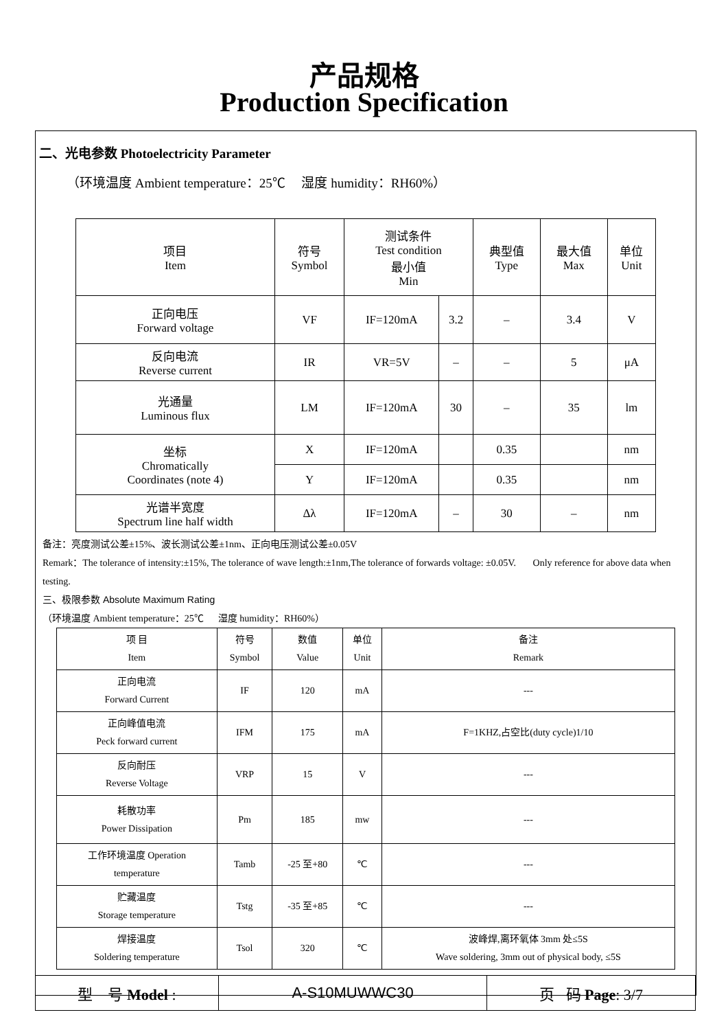产品规格
Production Specification
二、光电参数 Photoelectricity Parameter
（环境温度 Ambient temperature：25℃ 湿度 humidity：RH60%）
| 项目 Item | 符号 Symbol | 测试条件 Test condition 最小值 Min | | 典型值 Type | 最大值 Max | 单位 Unit |
| --- | --- | --- | --- | --- | --- | --- |
| 正向电压 Forward voltage | VF | IF=120mA | 3.2 | – | 3.4 | V |
| 反向电流 Reverse current | IR | VR=5V | – | – | 5 | μA |
| 光通量 Luminous flux | LM | IF=120mA | 30 | – | 35 | lm |
| 坐标 Chromatically Coordinates (note 4) | X | IF=120mA | | 0.35 | | nm |
| | Y | IF=120mA | | 0.35 | | nm |
| 光谱半宽度 Spectrum line half width | Δλ | IF=120mA | – | 30 | – | nm |
备注：亮度测试公差±15%、波长测试公差±1nm、正向电压测试公差±0.05V
Remark：The tolerance of intensity:±15%, The tolerance of wave length:±1nm,The tolerance of forwards voltage: ±0.05V. Only reference for above data when testing.
三、极限参数 Absolute Maximum Rating
（环境温度 Ambient temperature：25℃ 湿度 humidity：RH60%）
| 项 目 Item | 符号 Symbol | 数值 Value | 单位 Unit | 备注 Remark |
| --- | --- | --- | --- | --- |
| 正向电流 Forward Current | IF | 120 | mA | --- |
| 正向峰值电流 Peck forward current | IFM | 175 | mA | F=1KHZ,占空比(duty cycle)1/10 |
| 反向耐压 Reverse Voltage | VRP | 15 | V | --- |
| 耗散功率 Power Dissipation | Pm | 185 | mw | --- |
| 工作环境温度 Operation temperature | Tamb | -25 至+80 | ℃ | --- |
| 贮藏温度 Storage temperature | Tstg | -35 至+85 | ℃ | --- |
| 焊接温度 Soldering temperature | Tsol | 320 | ℃ | 波峰焊,离环氧体 3mm 处≤5S Wave soldering, 3mm out of physical body, ≤5S |
| 型 号 Model : | A-S10MUWWC30 | 页 码 Page : 3/7 |